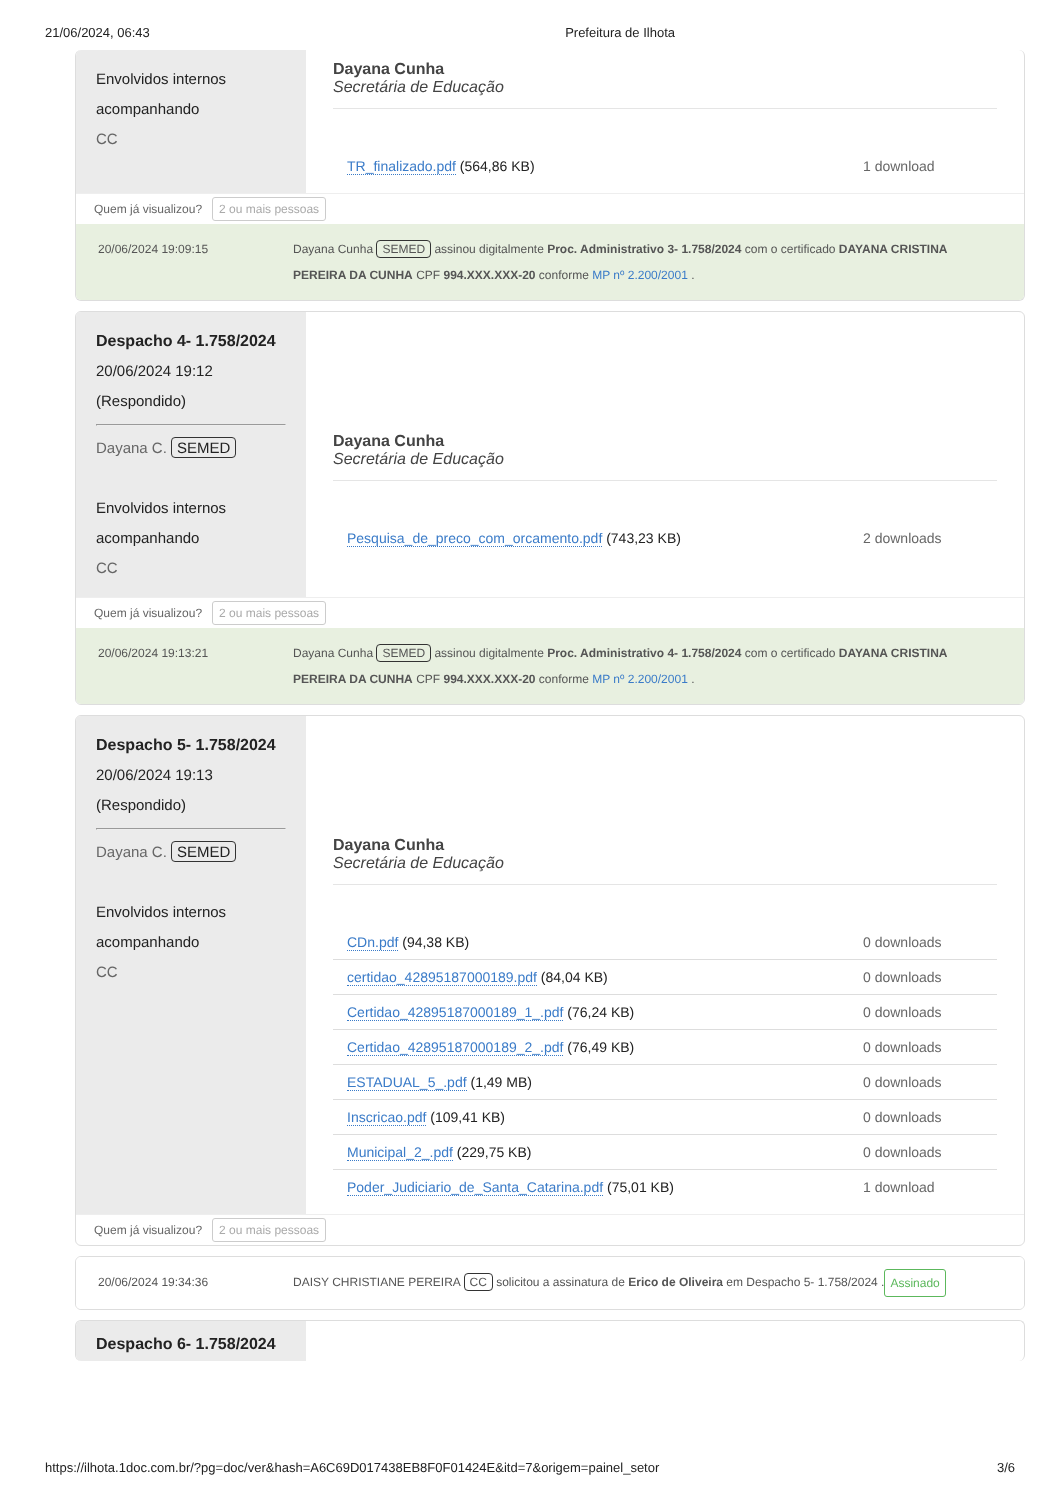21/06/2024, 06:43 Prefeitura de Ilhota
Envolvidos internos acompanhando
CC
Dayana Cunha
Secretária de Educação
| TR_finalizado.pdf (564,86 KB) | 1 download |
Quem já visualizou? 2 ou mais pessoas
20/06/2024 19:09:15 Dayana Cunha SEMED assinou digitalmente Proc. Administrativo 3- 1.758/2024 com o certificado DAYANA CRISTINA PEREIRA DA CUNHA CPF 994.XXX.XXX-20 conforme MP nº 2.200/2001 .
Despacho 4- 1.758/2024
20/06/2024 19:12
(Respondido)
Dayana C. SEMED
Envolvidos internos acompanhando
CC
Dayana Cunha
Secretária de Educação
| Pesquisa_de_preco_com_orcamento.pdf (743,23 KB) | 2 downloads |
Quem já visualizou? 2 ou mais pessoas
20/06/2024 19:13:21 Dayana Cunha SEMED assinou digitalmente Proc. Administrativo 4- 1.758/2024 com o certificado DAYANA CRISTINA PEREIRA DA CUNHA CPF 994.XXX.XXX-20 conforme MP nº 2.200/2001 .
Despacho 5- 1.758/2024
20/06/2024 19:13
(Respondido)
Dayana C. SEMED
Envolvidos internos acompanhando
CC
Dayana Cunha
Secretária de Educação
| CDn.pdf (94,38 KB) | 0 downloads |
| certidao_42895187000189.pdf (84,04 KB) | 0 downloads |
| Certidao_42895187000189_1_.pdf (76,24 KB) | 0 downloads |
| Certidao_42895187000189_2_.pdf (76,49 KB) | 0 downloads |
| ESTADUAL_5_.pdf (1,49 MB) | 0 downloads |
| Inscricao.pdf (109,41 KB) | 0 downloads |
| Municipal_2_.pdf (229,75 KB) | 0 downloads |
| Poder_Judiciario_de_Santa_Catarina.pdf (75,01 KB) | 1 download |
Quem já visualizou? 2 ou mais pessoas
20/06/2024 19:34:36 DAISY CHRISTIANE PEREIRA CC solicitou a assinatura de Erico de Oliveira em Despacho 5- 1.758/2024 . Assinado
Despacho 6- 1.758/2024
https://ilhota.1doc.com.br/?pg=doc/ver&hash=A6C69D017438EB8F0F01424E&itd=7&origem=painel_setor 3/6